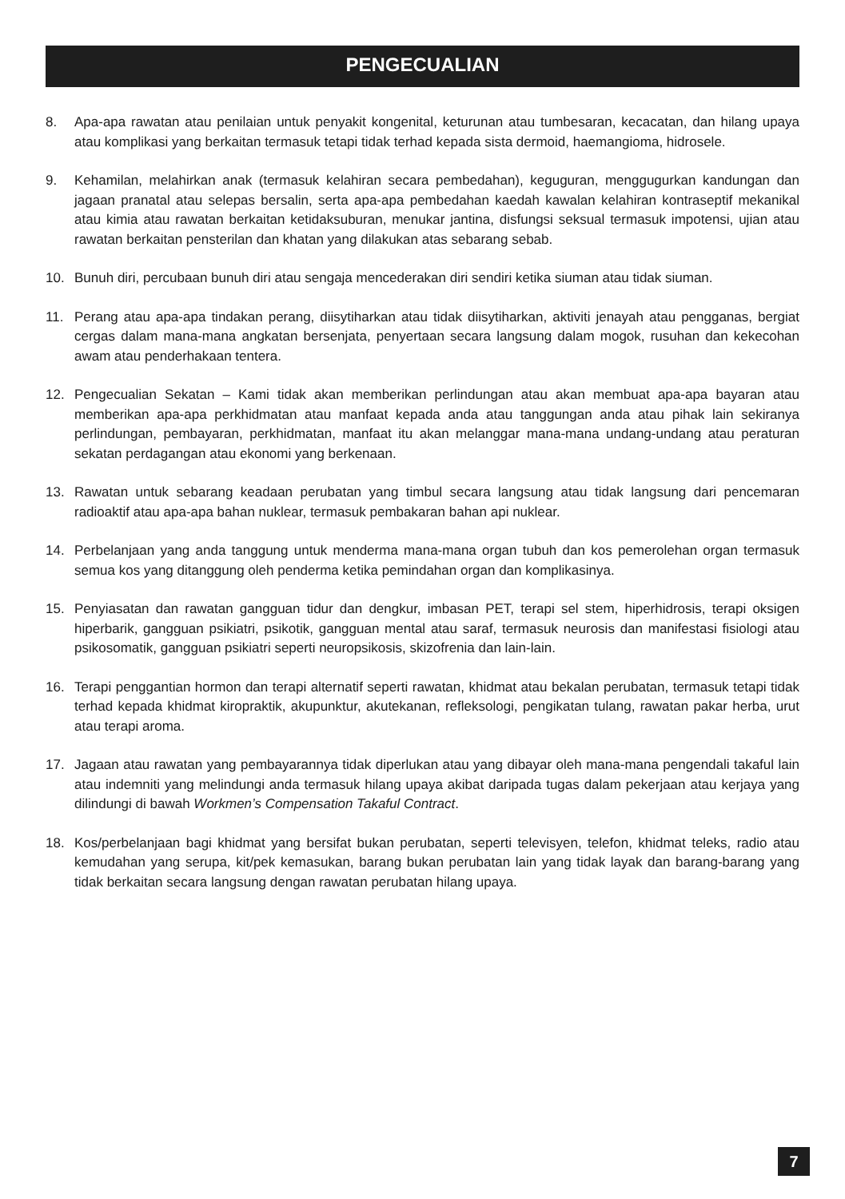PENGECUALIAN
8. Apa-apa rawatan atau penilaian untuk penyakit kongenital, keturunan atau tumbesaran, kecacatan, dan hilang upaya atau komplikasi yang berkaitan termasuk tetapi tidak terhad kepada sista dermoid, haemangioma, hidrosele.
9. Kehamilan, melahirkan anak (termasuk kelahiran secara pembedahan), keguguran, menggugurkan kandungan dan jagaan pranatal atau selepas bersalin, serta apa-apa pembedahan kaedah kawalan kelahiran kontraseptif mekanikal atau kimia atau rawatan berkaitan ketidaksuburan, menukar jantina, disfungsi seksual termasuk impotensi, ujian atau rawatan berkaitan pensterilan dan khatan yang dilakukan atas sebarang sebab.
10. Bunuh diri, percubaan bunuh diri atau sengaja mencederakan diri sendiri ketika siuman atau tidak siuman.
11. Perang atau apa-apa tindakan perang, diisytiharkan atau tidak diisytiharkan, aktiviti jenayah atau pengganas, bergiat cergas dalam mana-mana angkatan bersenjata, penyertaan secara langsung dalam mogok, rusuhan dan kekecohan awam atau penderhakaan tentera.
12. Pengecualian Sekatan – Kami tidak akan memberikan perlindungan atau akan membuat apa-apa bayaran atau memberikan apa-apa perkhidmatan atau manfaat kepada anda atau tanggungan anda atau pihak lain sekiranya perlindungan, pembayaran, perkhidmatan, manfaat itu akan melanggar mana-mana undang-undang atau peraturan sekatan perdagangan atau ekonomi yang berkenaan.
13. Rawatan untuk sebarang keadaan perubatan yang timbul secara langsung atau tidak langsung dari pencemaran radioaktif atau apa-apa bahan nuklear, termasuk pembakaran bahan api nuklear.
14. Perbelanjaan yang anda tanggung untuk menderma mana-mana organ tubuh dan kos pemerolehan organ termasuk semua kos yang ditanggung oleh penderma ketika pemindahan organ dan komplikasinya.
15. Penyiasatan dan rawatan gangguan tidur dan dengkur, imbasan PET, terapi sel stem, hiperhidrosis, terapi oksigen hiperbarik, gangguan psikiatri, psikotik, gangguan mental atau saraf, termasuk neurosis dan manifestasi fisiologi atau psikosomatik, gangguan psikiatri seperti neuropsikosis, skizofrenia dan lain-lain.
16. Terapi penggantian hormon dan terapi alternatif seperti rawatan, khidmat atau bekalan perubatan, termasuk tetapi tidak terhad kepada khidmat kiropraktik, akupunktur, akutekanan, refleksologi, pengikatan tulang, rawatan pakar herba, urut atau terapi aroma.
17. Jagaan atau rawatan yang pembayarannya tidak diperlukan atau yang dibayar oleh mana-mana pengendali takaful lain atau indemniti yang melindungi anda termasuk hilang upaya akibat daripada tugas dalam pekerjaan atau kerjaya yang dilindungi di bawah Workmen’s Compensation Takaful Contract.
18. Kos/perbelanjaan bagi khidmat yang bersifat bukan perubatan, seperti televisyen, telefon, khidmat teleks, radio atau kemudahan yang serupa, kit/pek kemasukan, barang bukan perubatan lain yang tidak layak dan barang-barang yang tidak berkaitan secara langsung dengan rawatan perubatan hilang upaya.
7